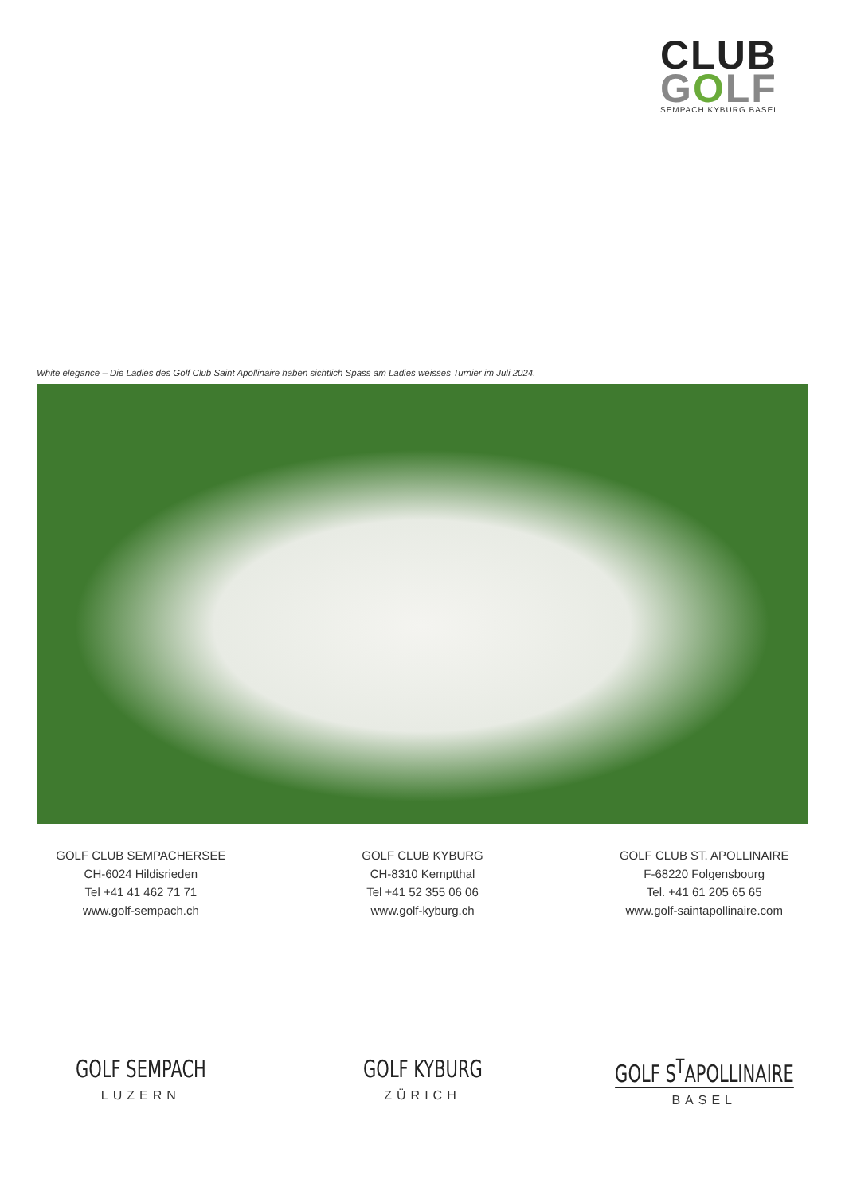CLUB
GOLF
SEMPACH KYBURG BASEL
White elegance – Die Ladies des Golf Club Saint Apollinaire haben sichtlich Spass am Ladies weisses Turnier im Juli 2024.
GOLF CLUB SEMPACHERSEE
CH-6024 Hildisrieden
Tel +41 41 462 71 71
www.golf-sempach.ch
GOLF CLUB KYBURG
CH-8310 Kemptthal
Tel +41 52 355 06 06
www.golf-kyburg.ch
GOLF CLUB ST. APOLLINAIRE
F-68220 Folgensbourg
Tel. +41 61 205 65 65
www.golf-saintapollinaire.com
GOLF SEMPACH
LUZERN
GOLF KYBURG
ZÜRICH
GOLF S<sup>T</sup>APOLLINAIRE
BASEL